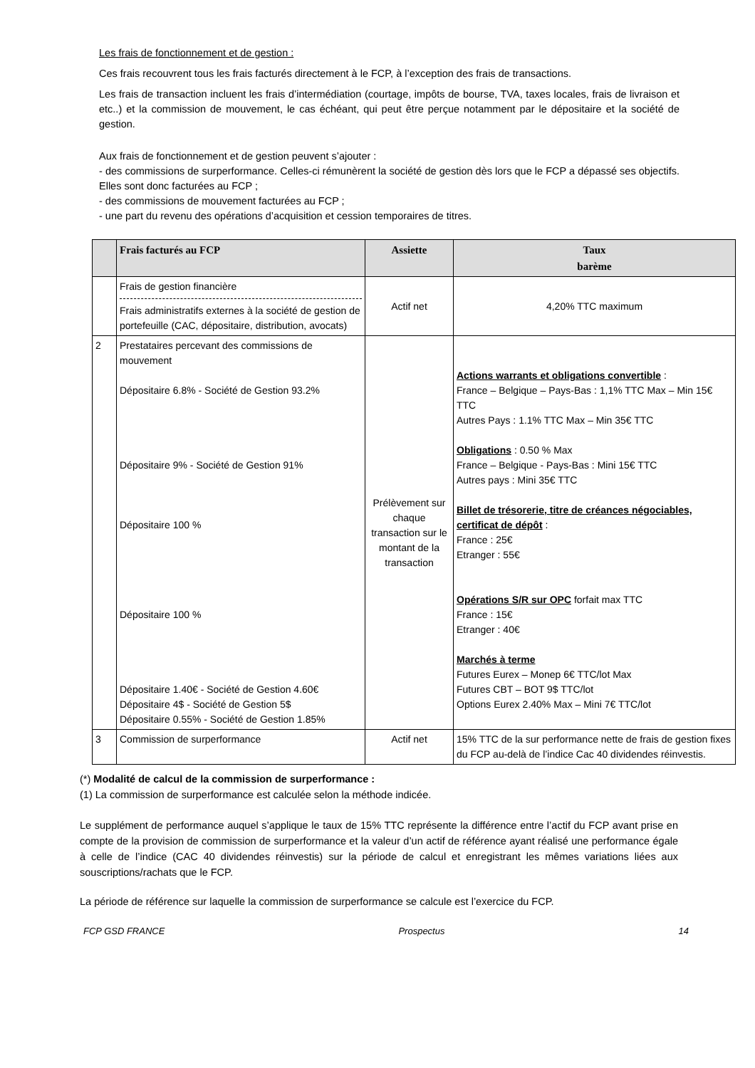Les frais de fonctionnement et de gestion :
Ces frais recouvrent tous les frais facturés directement à le FCP, à l’exception des frais de transactions.
Les frais de transaction incluent les frais d’intermédiation (courtage, impôts de bourse, TVA, taxes locales, frais de livraison et etc..) et la commission de mouvement, le cas échéant, qui peut être perçue notamment par le dépositaire et la société de gestion.
Aux frais de fonctionnement et de gestion peuvent s’ajouter :
- des commissions de surperformance. Celles-ci rémunèrent la société de gestion dès lors que le FCP a dépassé ses objectifs. Elles sont donc facturées au FCP ;
- des commissions de mouvement facturées au FCP ;
- une part du revenu des opérations d’acquisition et cession temporaires de titres.
| | Frais facturés au FCP | Assiette | Taux barème |
| --- | --- | --- | --- |
| | Frais de gestion financière Frais administratifs externes à la société de gestion de portefeuille (CAC, dépositaire, distribution, avocats) | Actif net | 4,20% TTC maximum |
| 2 | Prestataires percevant des commissions de mouvement Dépositaire 6.8% - Société de Gestion 93.2% Dépositaire 9% - Société de Gestion 91% Dépositaire 100 % Dépositaire 100 % Dépositaire 1.40€ - Société de Gestion 4.60€ Dépositaire 4$ - Société de Gestion 5$ Dépositaire 0.55% - Société de Gestion 1.85% | Prélèvement sur chaque transaction sur le montant de la transaction | Actions warrants et obligations convertible : France – Belgique – Pays-Bas : 1,1% TTC Max – Min 15€ TTC Autres Pays : 1.1% TTC Max – Min 35€ TTC Obligations : 0.50 % Max France – Belgique - Pays-Bas : Mini 15€ TTC Autres pays : Mini 35€ TTC Billet de trésorerie, titre de créances négociables, certificat de dépôt : France : 25€ Etranger : 55€ Opérations S/R sur OPC forfait max TTC France : 15€ Etranger : 40€ Marchés à terme Futures Eurex – Monep 6€ TTC/lot Max Futures CBT – BOT 9$ TTC/lot Options Eurex 2.40% Max – Mini 7€ TTC/lot |
| 3 | Commission de surperformance | Actif net | 15% TTC de la sur performance nette de frais de gestion fixes du FCP au-delà de l’indice Cac 40 dividendes réinvestis. |
(*) Modalité de calcul de la commission de surperformance :
(1) La commission de surperformance est calculée selon la méthode indicée.
Le supplément de performance auquel s’applique le taux de 15% TTC représente la différence entre l’actif du FCP avant prise en compte de la provision de commission de surperformance et la valeur d’un actif de référence ayant réalisé une performance égale à celle de l’indice (CAC 40 dividendes réinvestis) sur la période de calcul et enregistrant les mêmes variations liées aux souscriptions/rachats que le FCP.
La période de référence sur laquelle la commission de surperformance se calcule est l’exercice du FCP.
FCP GSD FRANCE Prospectus 14